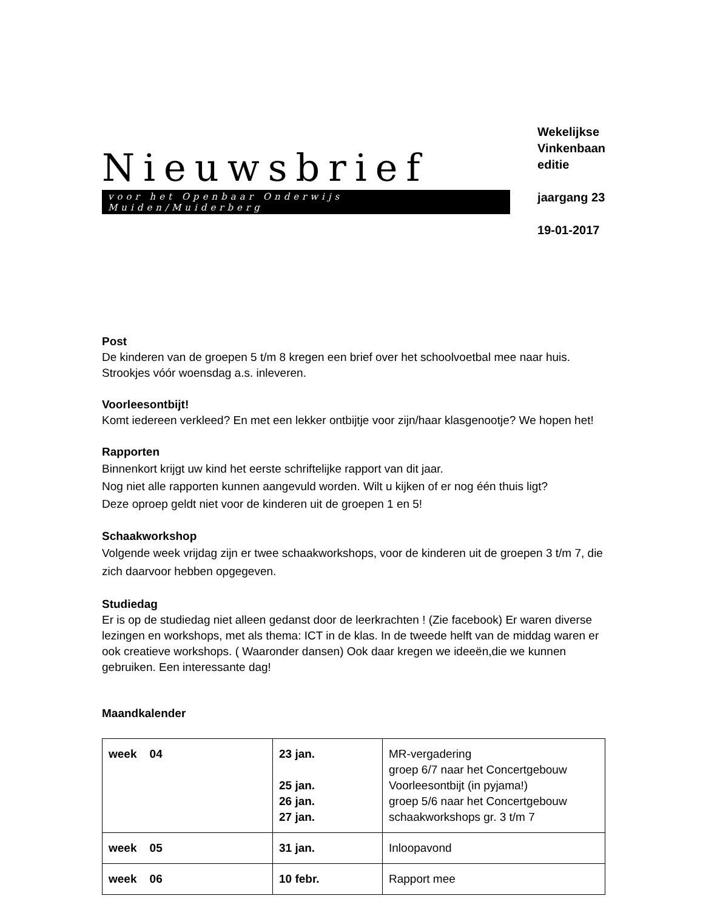Nieuwsbrief
voor het Openbaar Onderwijs Muiden/Muiderberg
Wekelijkse
Vinkenbaan
editie
jaargang 23
19-01-2017
Post
De kinderen van de groepen 5 t/m 8 kregen een brief over het schoolvoetbal mee naar huis. Strookjes vóór woensdag a.s. inleveren.
Voorleesontbijt!
Komt iedereen verkleed? En met een lekker ontbijtje voor zijn/haar klasgenootje? We hopen het!
Rapporten
Binnenkort krijgt uw kind het eerste schriftelijke rapport van dit jaar.
Nog niet alle rapporten kunnen aangevuld worden. Wilt u kijken of er nog één thuis ligt?
Deze oproep geldt niet voor de kinderen uit de groepen 1 en 5!
Schaakworkshop
Volgende week vrijdag zijn er twee schaakworkshops, voor de kinderen uit de groepen 3 t/m 7, die zich daarvoor hebben opgegeven.
Studiedag
Er is op de studiedag niet alleen gedanst door de leerkrachten ! (Zie facebook) Er waren diverse lezingen en workshops, met als thema: ICT in de klas. In de tweede helft van de middag waren er ook creatieve workshops. ( Waaronder dansen) Ook daar kregen we ideeën,die we kunnen gebruiken. Een interessante dag!
Maandkalender
| week 04 | 23 jan. 25 jan. 26 jan. 27 jan. | MR-vergadering groep 6/7 naar het Concertgebouw Voorleesontbijt (in pyjama!) groep 5/6 naar het Concertgebouw schaakworkshops gr. 3 t/m 7 |
| week 05 | 31 jan. | Inloopavond |
| week 06 | 10 febr. | Rapport mee |